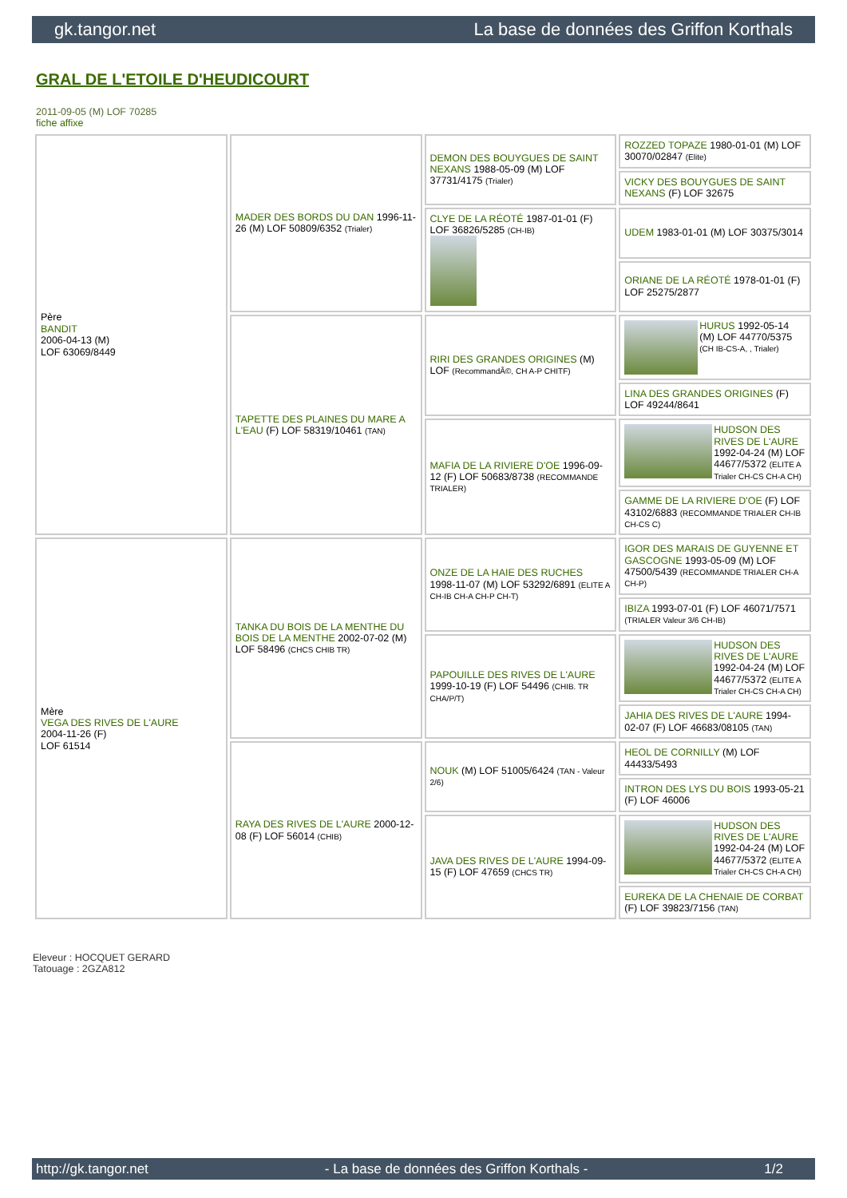gk.tangor.net La base de données des Griffon Korthals
GRAL DE L'ETOILE D'HEUDICOURT
2011-09-05 (M) LOF 70285
fiche affixe
| Père BANDIT 2006-04-13 (M) LOF 63069/8449 | MADER DES BORDS DU DAN 1996-11-26 (M) LOF 50809/6352 (Trialer) | DEMON DES BOUYGUES DE SAINT NEXANS 1988-05-09 (M) LOF 37731/4175 (Trialer) | ROZZED TOPAZE 1980-01-01 (M) LOF 30070/02847 (Elite) |
| | | | VICKY DES BOUYGUES DE SAINT NEXANS (F) LOF 32675 |
| | | CLYE DE LA RÉOTÉ 1987-01-01 (F) LOF 36826/5285 (CH-IB) | UDEM 1983-01-01 (M) LOF 30375/3014 |
| | | | ORIANE DE LA RÉOTÉ 1978-01-01 (F) LOF 25275/2877 |
| | TAPETTE DES PLAINES DU MARE A L'EAU (F) LOF 58319/10461 (TAN) | RIRI DES GRANDES ORIGINES (M) LOF (RecommandÃ©, CH A-P CHITF) | HURUS 1992-05-14 (M) LOF 44770/5375 (CH IB-CS-A, , Trialer) |
| | | | LINA DES GRANDES ORIGINES (F) LOF 49244/8641 |
| | | MAFIA DE LA RIVIERE D'OE 1996-09-12 (F) LOF 50683/8738 (RECOMMANDE TRIALER) | HUDSON DES RIVES DE L'AURE 1992-04-24 (M) LOF 44677/5372 (ELITE A Trialer CH-CS CH-A CH) |
| | | | GAMME DE LA RIVIERE D'OE (F) LOF 43102/6883 (RECOMMANDE TRIALER CH-IB CH-CS C) |
| Mère VEGA DES RIVES DE L'AURE 2004-11-26 (F) LOF 61514 | TANKA DU BOIS DE LA MENTHE DU BOIS DE LA MENTHE 2002-07-02 (M) LOF 58496 (CHCS CHIB TR) | ONZE DE LA HAIE DES RUCHES 1998-11-07 (M) LOF 53292/6891 (ELITE A CH-IB CH-A CH-P CH-T) | IGOR DES MARAIS DE GUYENNE ET GASCOGNE 1993-05-09 (M) LOF 47500/5439 (RECOMMANDE TRIALER CH-A CH-P) |
| | | | IBIZA 1993-07-01 (F) LOF 46071/7571 (TRIALER Valeur 3/6 CH-IB) |
| | | PAPOUILLE DES RIVES DE L'AURE 1999-10-19 (F) LOF 54496 (CHIB. TR CHA/P/T) | HUDSON DES RIVES DE L'AURE 1992-04-24 (M) LOF 44677/5372 (ELITE A Trialer CH-CS CH-A CH) |
| | | | JAHIA DES RIVES DE L'AURE 1994-02-07 (F) LOF 46683/08105 (TAN) |
| | RAYA DES RIVES DE L'AURE 2000-12-08 (F) LOF 56014 (CHIB) | NOUK (M) LOF 51005/6424 (TAN - Valeur 2/6) | HEOL DE CORNILLY (M) LOF 44433/5493 |
| | | | INTRON DES LYS DU BOIS 1993-05-21 (F) LOF 46006 |
| | | JAVA DES RIVES DE L'AURE 1994-09-15 (F) LOF 47659 (CHCS TR) | HUDSON DES RIVES DE L'AURE 1992-04-24 (M) LOF 44677/5372 (ELITE A Trialer CH-CS CH-A CH) |
| | | | EUREKA DE LA CHENAIE DE CORBAT (F) LOF 39823/7156 (TAN) |
Eleveur : HOCQUET GERARD
Tatouage : 2GZA812
http://gk.tangor.net - La base de données des Griffon Korthals - 1/2